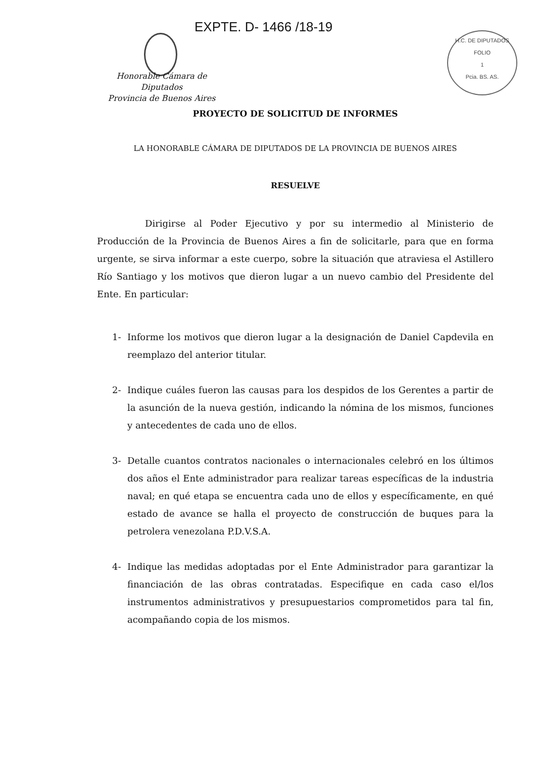EXPTE. D- 1466 /18-19
Honorable Cámara de Diputados
Provincia de Buenos Aires
H.C. DE DIPUTADOS
FOLIO
1
Pcia. BS. AS.
PROYECTO DE SOLICITUD DE INFORMES
LA HONORABLE CÁMARA DE DIPUTADOS DE LA PROVINCIA DE BUENOS AIRES
RESUELVE
Dirigirse al Poder Ejecutivo y por su intermedio al Ministerio de Producción de la Provincia de Buenos Aires a fin de solicitarle, para que en forma urgente, se sirva informar a este cuerpo, sobre la situación que atraviesa el Astillero Río Santiago y los motivos que dieron lugar a un nuevo cambio del Presidente del Ente. En particular:
1- Informe los motivos que dieron lugar a la designación de Daniel Capdevila en reemplazo del anterior titular.
2- Indique cuáles fueron las causas para los despidos de los Gerentes a partir de la asunción de la nueva gestión, indicando la nómina de los mismos, funciones y antecedentes de cada uno de ellos.
3- Detalle cuantos contratos nacionales o internacionales celebró en los últimos dos años el Ente administrador para realizar tareas específicas de la industria naval; en qué etapa se encuentra cada uno de ellos y específicamente, en qué estado de avance se halla el proyecto de construcción de buques para la petrolera venezolana P.D.V.S.A.
4- Indique las medidas adoptadas por el Ente Administrador para garantizar la financiación de las obras contratadas. Especifique en cada caso el/los instrumentos administrativos y presupuestarios comprometidos para tal fin, acompañando copia de los mismos.